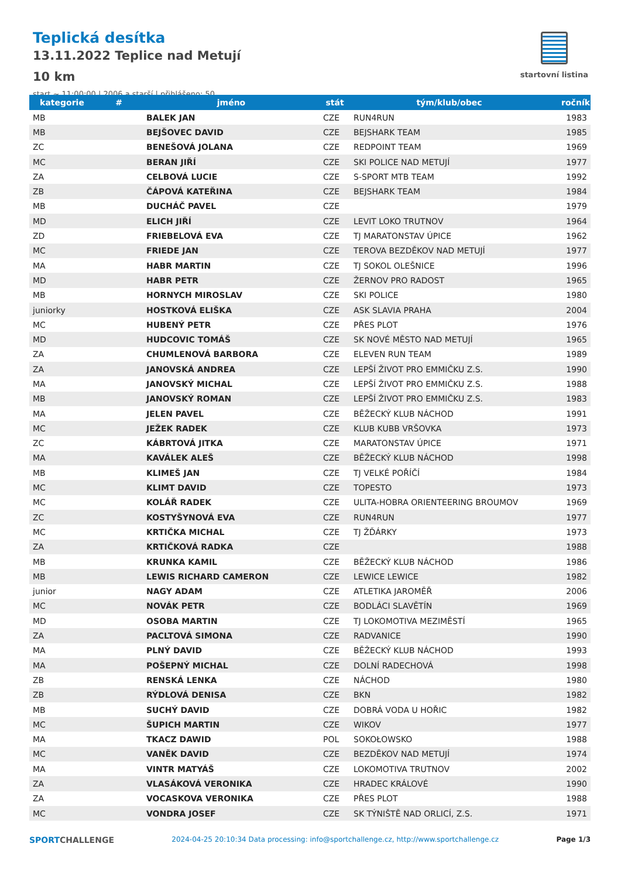Teplická desítka
13.11.2022 Teplice nad Metují
10 km
start ~ 11:00:00 | 2006 a starší | přihlášeno: 50
startovní listina
| kategorie | # | jméno | stát | tým/klub/obec | ročník |
| --- | --- | --- | --- | --- | --- |
| MB | | BALEK JAN | CZE | RUN4RUN | 1983 |
| MB | | BEJŠOVEC DAVID | CZE | BEJSHARK TEAM | 1985 |
| ZC | | BENEŠOVÁ JOLANA | CZE | REDPOINT TEAM | 1969 |
| MC | | BERAN JIŘÍ | CZE | SKI POLICE NAD METUJÍ | 1977 |
| ZA | | CELBOVÁ LUCIE | CZE | S-SPORT MTB TEAM | 1992 |
| ZB | | ČÁPOVÁ KATEŘINA | CZE | BEJSHARK TEAM | 1984 |
| MB | | DUCHÁČ PAVEL | CZE | | 1979 |
| MD | | ELICH JIŘÍ | CZE | LEVIT LOKO TRUTNOV | 1964 |
| ZD | | FRIEBELOVÁ EVA | CZE | TJ MARATONSTAV ÚPICE | 1962 |
| MC | | FRIEDE JAN | CZE | TEROVA BEZDĚKOV NAD METUJÍ | 1977 |
| MA | | HABR MARTIN | CZE | TJ SOKOL OLEŠNICE | 1996 |
| MD | | HABR PETR | CZE | ŽERNOV PRO RADOST | 1965 |
| MB | | HORNYCH MIROSLAV | CZE | SKI POLICE | 1980 |
| juniorky | | HOSTKOVÁ ELIŠKA | CZE | ASK SLAVIA PRAHA | 2004 |
| MC | | HUBENÝ PETR | CZE | PŘES PLOT | 1976 |
| MD | | HUDCOVIC TOMÁŠ | CZE | SK NOVÉ MĚSTO NAD METUJÍ | 1965 |
| ZA | | CHUMLENOVÁ BARBORA | CZE | ELEVEN RUN TEAM | 1989 |
| ZA | | JANOVSKÁ ANDREA | CZE | LEPŠÍ ŽIVOT PRO EMMIČKU Z.S. | 1990 |
| MA | | JANOVSKÝ MICHAL | CZE | LEPŠÍ ŽIVOT PRO EMMIČKU Z.S. | 1988 |
| MB | | JANOVSKÝ ROMAN | CZE | LEPŠÍ ŽIVOT PRO EMMIČKU Z.S. | 1983 |
| MA | | JELEN PAVEL | CZE | BĚŽECKÝ KLUB NÁCHOD | 1991 |
| MC | | JEŽEK RADEK | CZE | KLUB KUBB VRŠOVKA | 1973 |
| ZC | | KÁBRTOVÁ JITKA | CZE | MARATONSTAV ÚPICE | 1971 |
| MA | | KAVÁLEK ALEŠ | CZE | BĚŽECKÝ KLUB NÁCHOD | 1998 |
| MB | | KLIMEŠ JAN | CZE | TJ VELKÉ POŘÍČÍ | 1984 |
| MC | | KLIMT DAVID | CZE | TOPESTO | 1973 |
| MC | | KOLÁŘ RADEK | CZE | ULITA-HOBRA ORIENTEERING BROUMOV | 1969 |
| ZC | | KOSTYŠYNOVÁ EVA | CZE | RUN4RUN | 1977 |
| MC | | KRTIČKA MICHAL | CZE | TJ ŽĎÁRKY | 1973 |
| ZA | | KRTIČKOVÁ RADKA | CZE | | 1988 |
| MB | | KRUNKA KAMIL | CZE | BĚŽECKÝ KLUB NÁCHOD | 1986 |
| MB | | LEWIS RICHARD CAMERON | CZE | LEWICE LEWICE | 1982 |
| junior | | NAGY ADAM | CZE | ATLETIKA JAROMĚŘ | 2006 |
| MC | | NOVÁK PETR | CZE | BODLÁCI SLAVĚTÍN | 1969 |
| MD | | OSOBA MARTIN | CZE | TJ LOKOMOTIVA MEZIMĚSTÍ | 1965 |
| ZA | | PACLTOVÁ SIMONA | CZE | RADVANICE | 1990 |
| MA | | PLNÝ DAVID | CZE | BĚŽECKÝ KLUB NÁCHOD | 1993 |
| MA | | POŠEPNÝ MICHAL | CZE | DOLNÍ RADECHOVÁ | 1998 |
| ZB | | RENSKÁ LENKA | CZE | NÁCHOD | 1980 |
| ZB | | RÝDLOVÁ DENISA | CZE | BKN | 1982 |
| MB | | SUCHÝ DAVID | CZE | DOBRÁ VODA U HOŘIC | 1982 |
| MC | | ŠUPICH MARTIN | CZE | WIKOV | 1977 |
| MA | | TKACZ DAWID | POL | SOKOŁOWSKO | 1988 |
| MC | | VANĚK DAVID | CZE | BEZDĚKOV NAD METUJÍ | 1974 |
| MA | | VINTR MATYÁŠ | CZE | LOKOMOTIVA TRUTNOV | 2002 |
| ZA | | VLASÁKOVÁ VERONIKA | CZE | HRADEC KRÁLOVÉ | 1990 |
| ZA | | VOCASKOVA VERONIKA | CZE | PŘES PLOT | 1988 |
| MC | | VONDRA JOSEF | CZE | SK TÝNIŠTĚ NAD ORLICÍ, Z.S. | 1971 |
SPORTCHALLENGE
2024-04-25 20:10:34 Data processing: info@sportchallenge.cz, http://www.sportchallenge.cz
Page 1/3